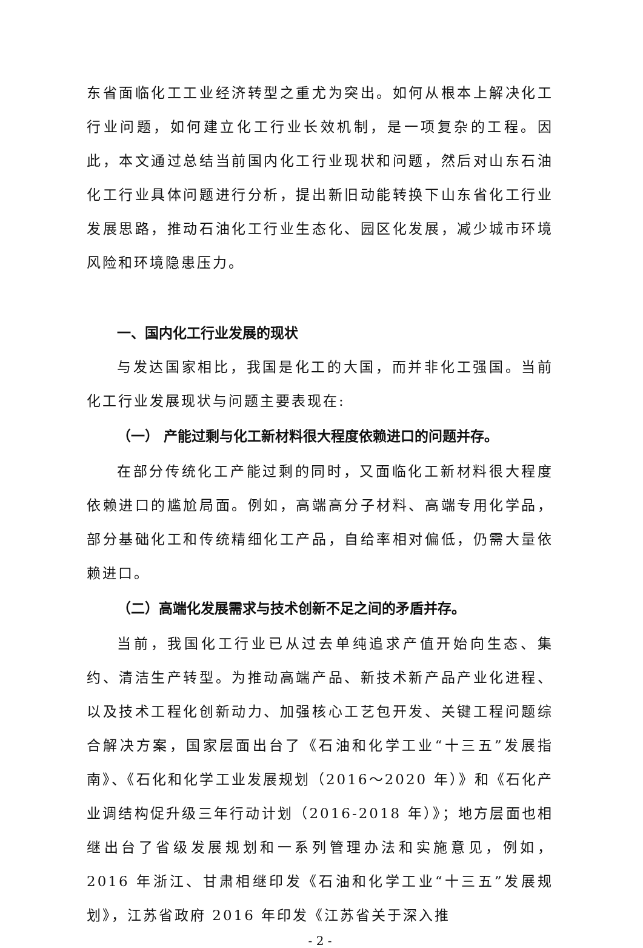东省面临化工工业经济转型之重尤为突出。如何从根本上解决化工行业问题，如何建立化工行业长效机制，是一项复杂的工程。因此，本文通过总结当前国内化工行业现状和问题，然后对山东石油化工行业具体问题进行分析，提出新旧动能转换下山东省化工行业发展思路，推动石油化工行业生态化、园区化发展，减少城市环境风险和环境隐患压力。
一、国内化工行业发展的现状
与发达国家相比，我国是化工的大国，而并非化工强国。当前化工行业发展现状与问题主要表现在:
（一） 产能过剩与化工新材料很大程度依赖进口的问题并存。
在部分传统化工产能过剩的同时，又面临化工新材料很大程度依赖进口的尴尬局面。例如，高端高分子材料、高端专用化学品，部分基础化工和传统精细化工产品，自给率相对偏低，仍需大量依赖进口。
（二）高端化发展需求与技术创新不足之间的矛盾并存。
当前，我国化工行业已从过去单纯追求产值开始向生态、集约、清洁生产转型。为推动高端产品、新技术新产品产业化进程、以及技术工程化创新动力、加强核心工艺包开发、关键工程问题综合解决方案，国家层面出台了《石油和化学工业“十三五”发展指南》、《石化和化学工业发展规划（2016～2020 年）》和《石化产业调结构促升级三年行动计划（2016-2018 年）》；地方层面也相继出台了省级发展规划和一系列管理办法和实施意见，例如，2016 年浙江、甘肃相继印发《石油和化学工业“十三五”发展规划》，江苏省政府 2016 年印发《江苏省关于深入推
- 2 -